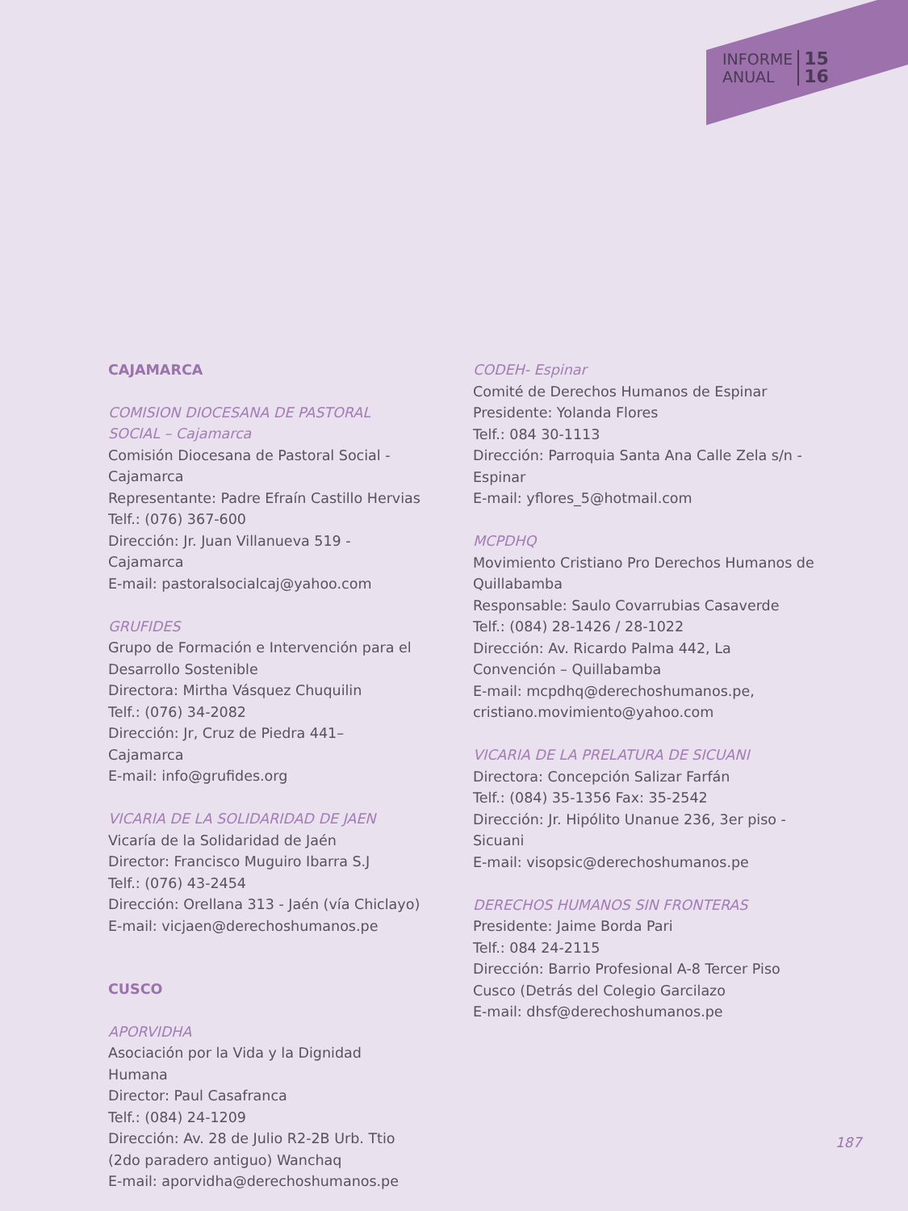INFORME
ANUAL
15
16
CAJAMARCA
COMISION DIOCESANA DE PASTORAL SOCIAL – Cajamarca
Comisión Diocesana de Pastoral Social - Cajamarca
Representante: Padre Efraín Castillo Hervias
Telf.: (076) 367-600
Dirección: Jr. Juan Villanueva 519 - Cajamarca
E-mail: pastoralsocialcaj@yahoo.com
GRUFIDES
Grupo de Formación e Intervención para el Desarrollo Sostenible
Directora: Mirtha Vásquez Chuquilin
Telf.: (076) 34-2082
Dirección: Jr, Cruz de Piedra 441– Cajamarca
E-mail: info@grufides.org
VICARIA DE LA SOLIDARIDAD DE JAEN
Vicaría de la Solidaridad de Jaén
Director: Francisco Muguiro Ibarra S.J
Telf.: (076) 43-2454
Dirección: Orellana 313 - Jaén (vía Chiclayo)
E-mail: vicjaen@derechoshumanos.pe
CUSCO
APORVIDHA
Asociación por la Vida y la Dignidad Humana
Director: Paul Casafranca
Telf.: (084) 24-1209
Dirección: Av. 28 de Julio R2-2B Urb. Ttio (2do paradero antiguo) Wanchaq
E-mail: aporvidha@derechoshumanos.pe
CODEH- Espinar
Comité de Derechos Humanos de Espinar
Presidente: Yolanda Flores
Telf.: 084 30-1113
Dirección: Parroquia Santa Ana Calle Zela s/n - Espinar
E-mail: yflores_5@hotmail.com
MCPDHQ
Movimiento Cristiano Pro Derechos Humanos de Quillabamba
Responsable: Saulo Covarrubias Casaverde
Telf.: (084) 28-1426 / 28-1022
Dirección: Av. Ricardo Palma 442, La Convención – Quillabamba
E-mail: mcpdhq@derechoshumanos.pe, cristiano.movimiento@yahoo.com
VICARIA DE LA PRELATURA DE SICUANI
Directora: Concepción Salizar Farfán
Telf.: (084) 35-1356 Fax: 35-2542
Dirección: Jr. Hipólito Unanue 236, 3er piso - Sicuani
E-mail: visopsic@derechoshumanos.pe
DERECHOS HUMANOS SIN FRONTERAS
Presidente: Jaime Borda Pari
Telf.: 084 24-2115
Dirección: Barrio Profesional A-8 Tercer Piso Cusco (Detrás del Colegio Garcilazo
E-mail: dhsf@derechoshumanos.pe
187